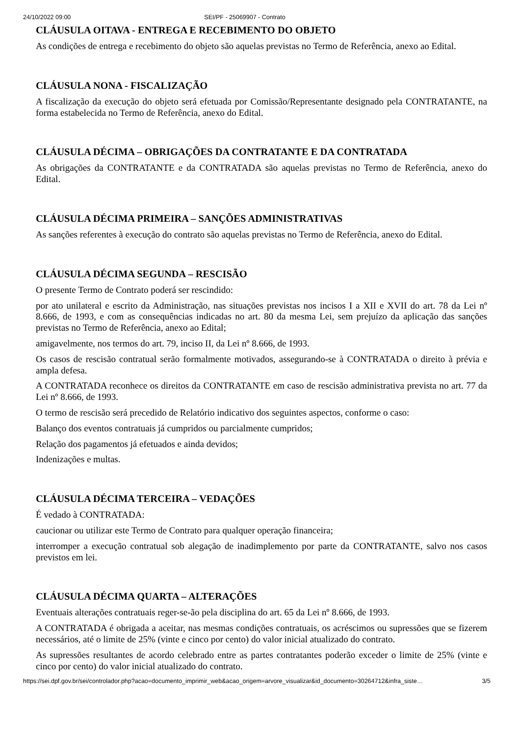24/10/2022 09:00 SEI/PF - 25069907 - Contrato
CLÁUSULA OITAVA - ENTREGA E RECEBIMENTO DO OBJETO
As condições de entrega e recebimento do objeto são aquelas previstas no Termo de Referência, anexo ao Edital.
CLÁUSULA NONA - FISCALIZAÇÃO
A fiscalização da execução do objeto será efetuada por Comissão/Representante designado pela CONTRATANTE, na forma estabelecida no Termo de Referência, anexo do Edital.
CLÁUSULA DÉCIMA – OBRIGAÇÕES DA CONTRATANTE E DA CONTRATADA
As obrigações da CONTRATANTE e da CONTRATADA são aquelas previstas no Termo de Referência, anexo do Edital.
CLÁUSULA DÉCIMA PRIMEIRA – SANÇÕES ADMINISTRATIVAS
As sanções referentes à execução do contrato são aquelas previstas no Termo de Referência, anexo do Edital.
CLÁUSULA DÉCIMA SEGUNDA – RESCISÃO
O presente Termo de Contrato poderá ser rescindido:
por ato unilateral e escrito da Administração, nas situações previstas nos incisos I a XII e XVII do art. 78 da Lei nº 8.666, de 1993, e com as consequências indicadas no art. 80 da mesma Lei, sem prejuízo da aplicação das sanções previstas no Termo de Referência, anexo ao Edital;
amigavelmente, nos termos do art. 79, inciso II, da Lei nº 8.666, de 1993.
Os casos de rescisão contratual serão formalmente motivados, assegurando-se à CONTRATADA o direito à prévia e ampla defesa.
A CONTRATADA reconhece os direitos da CONTRATANTE em caso de rescisão administrativa prevista no art. 77 da Lei nº 8.666, de 1993.
O termo de rescisão será precedido de Relatório indicativo dos seguintes aspectos, conforme o caso:
Balanço dos eventos contratuais já cumpridos ou parcialmente cumpridos;
Relação dos pagamentos já efetuados e ainda devidos;
Indenizações e multas.
CLÁUSULA DÉCIMA TERCEIRA – VEDAÇÕES
É vedado à CONTRATADA:
caucionar ou utilizar este Termo de Contrato para qualquer operação financeira;
interromper a execução contratual sob alegação de inadimplemento por parte da CONTRATANTE, salvo nos casos previstos em lei.
CLÁUSULA DÉCIMA QUARTA – ALTERAÇÕES
Eventuais alterações contratuais reger-se-ão pela disciplina do art. 65 da Lei nº 8.666, de 1993.
A CONTRATADA é obrigada a aceitar, nas mesmas condições contratuais, os acréscimos ou supressões que se fizerem necessários, até o limite de 25% (vinte e cinco por cento) do valor inicial atualizado do contrato.
As supressões resultantes de acordo celebrado entre as partes contratantes poderão exceder o limite de 25% (vinte e cinco por cento) do valor inicial atualizado do contrato.
https://sei.dpf.gov.br/sei/controlador.php?acao=documento_imprimir_web&acao_origem=arvore_visualizar&id_documento=30264712&infra_siste… 3/5